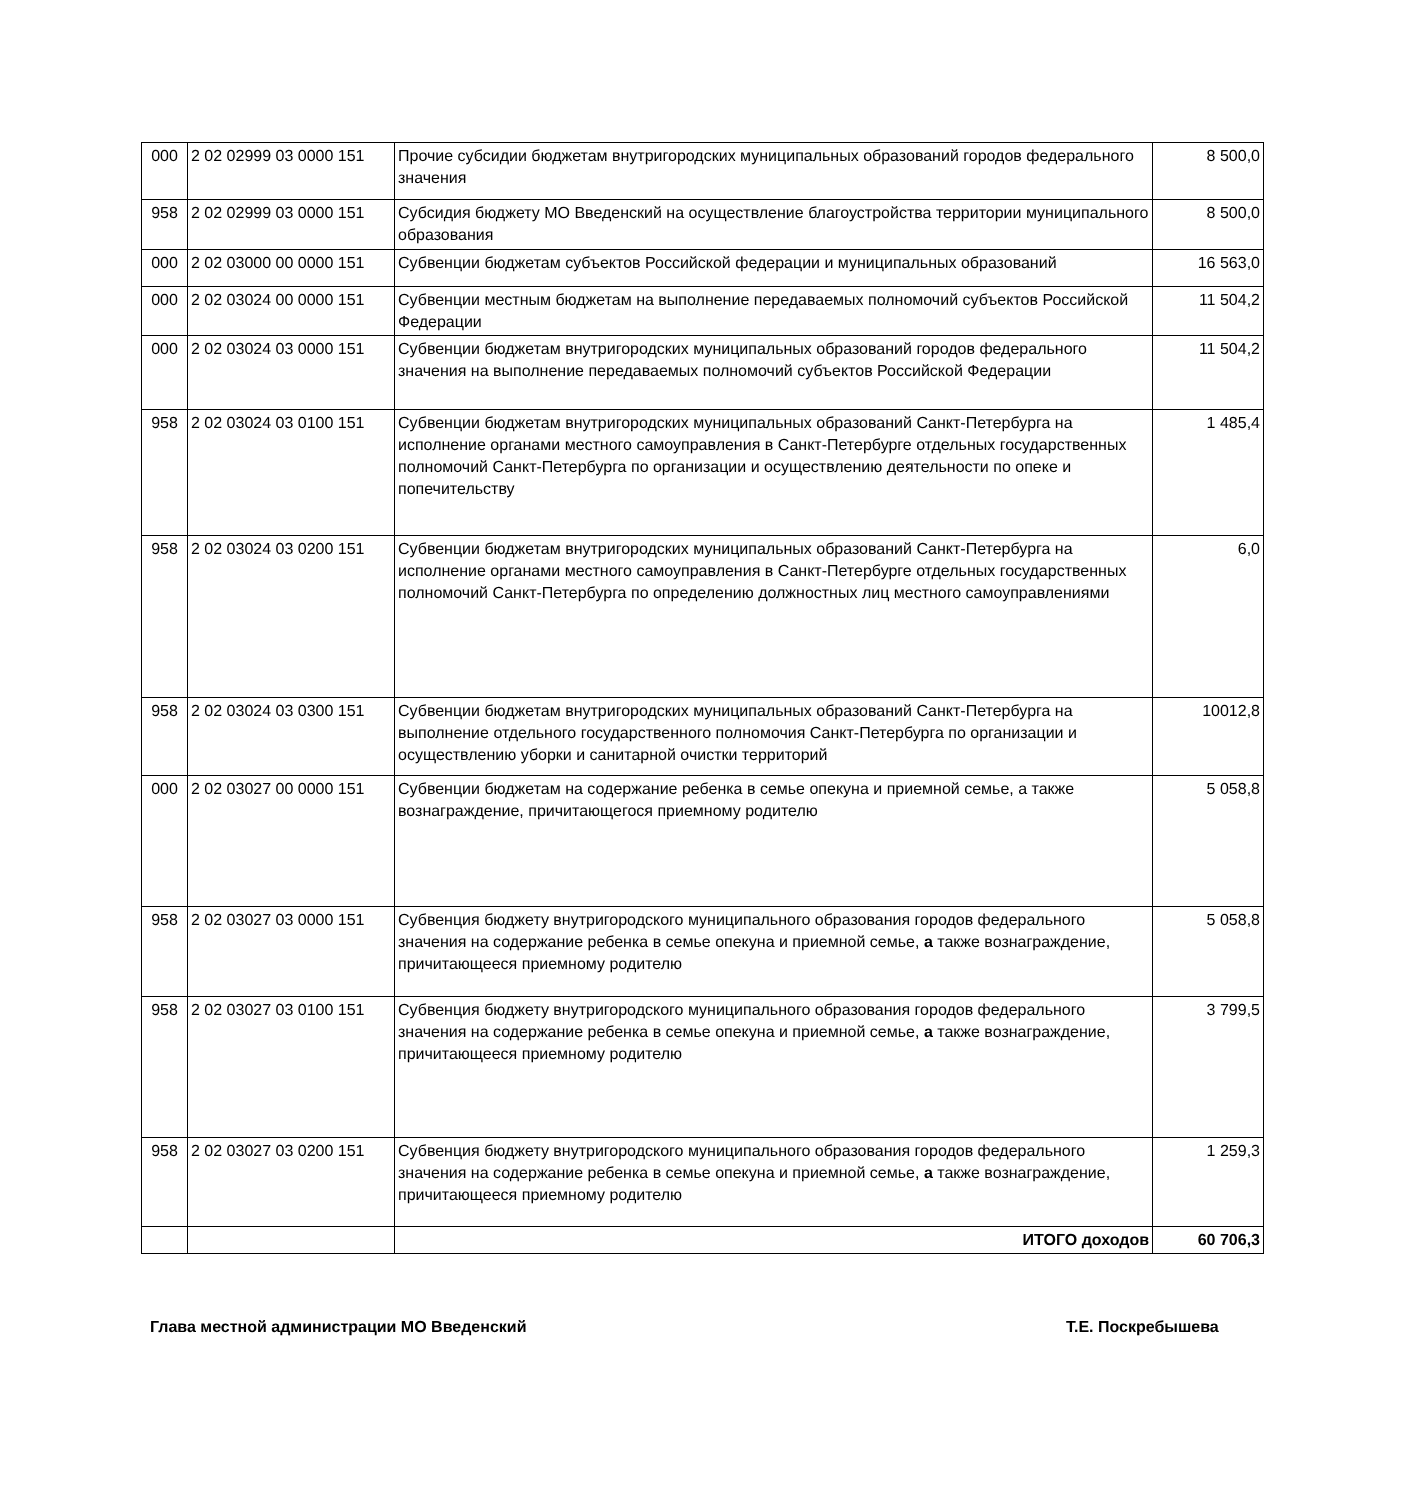| 000 | 2 02 02999 03 0000 151 | Прочие субсидии бюджетам внутригородских муниципальных образований городов федерального значения | 8 500,0 |
| 958 | 2 02 02999 03 0000 151 | Субсидия бюджету МО Введенский на осуществление благоустройства территории муниципального образования | 8 500,0 |
| 000 | 2 02 03000 00 0000 151 | Субвенции бюджетам субъектов Российской федерации и муниципальных образований | 16 563,0 |
| 000 | 2 02 03024 00 0000 151 | Субвенции местным бюджетам на выполнение передаваемых полномочий субъектов Российской Федерации | 11 504,2 |
| 000 | 2 02 03024 03 0000 151 | Субвенции бюджетам внутригородских муниципальных образований городов федерального значения на выполнение передаваемых полномочий субъектов Российской Федерации | 11 504,2 |
| 958 | 2 02 03024 03 0100 151 | Субвенции бюджетам внутригородских муниципальных образований Санкт-Петербурга на исполнение органами местного самоуправления в Санкт-Петербурге отдельных государственных полномочий Санкт-Петербурга по организации и осуществлению деятельности по опеке и попечительству | 1 485,4 |
| 958 | 2 02 03024 03 0200 151 | Субвенции бюджетам внутригородских муниципальных образований Санкт-Петербурга на исполнение органами местного самоуправления в Санкт-Петербурге отдельных государственных полномочий Санкт-Петербурга по определению должностных лиц местного самоуправлениями | 6,0 |
| 958 | 2 02 03024 03 0300 151 | Субвенции бюджетам внутригородских муниципальных образований Санкт-Петербурга на выполнение отдельного государственного полномочия Санкт-Петербурга по организации и осуществлению уборки и санитарной очистки территорий | 10012,8 |
| 000 | 2 02 03027 00 0000 151 | Субвенции бюджетам на содержание ребенка в семье опекуна и приемной семье, а также вознаграждение, причитающегося приемному родителю | 5 058,8 |
| 958 | 2 02 03027 03 0000 151 | Субвенция бюджету внутригородского муниципального образования городов федерального значения на содержание ребенка в семье опекуна и приемной семье, а также вознаграждение, причитающееся приемному родителю | 5 058,8 |
| 958 | 2 02 03027 03 0100 151 | Субвенция бюджету внутригородского муниципального образования городов федерального значения на содержание ребенка в семье опекуна и приемной семье, а также вознаграждение, причитающееся приемному родителю | 3 799,5 |
| 958 | 2 02 03027 03 0200 151 | Субвенция бюджету внутригородского муниципального образования городов федерального значения на содержание ребенка в семье опекуна и приемной семье, а также вознаграждение, причитающееся приемному родителю | 1 259,3 |
| | | ИТОГО доходов | 60 706,3 |
Глава местной администрации МО Введенский
Т.Е. Поскребышева